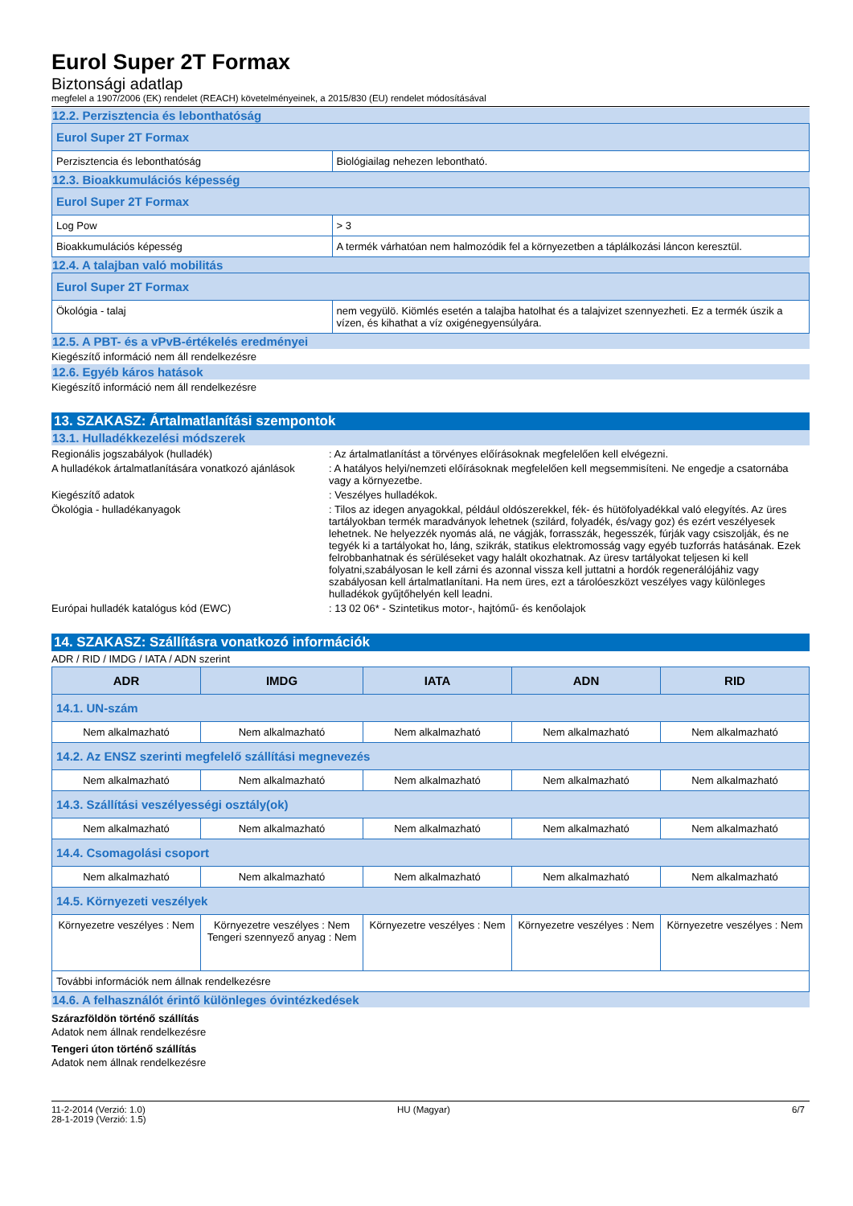Eurol Super 2T Formax
Biztonsági adatlap
megfelel a 1907/2006 (EK) rendelet (REACH) követelményeinek, a 2015/830 (EU) rendelet módosításával
12.2. Perzisztencia és lebonthatóság
| Eurol Super 2T Formax | |
| Perzisztencia és lebonthatóság | Biológiailag nehezen lebontható. |
12.3. Bioakkumulációs képesség
| Eurol Super 2T Formax | |
| Log Pow | > 3 |
| Bioakkumulációs képesség | A termék várhatóan nem halmozódik fel a környezetben a táplálkozási láncon keresztül. |
12.4. A talajban való mobilitás
| Eurol Super 2T Formax | |
| Ökológia - talaj | nem vegyülö. Kiömlés esetén a talajba hatolhat és a talajvizet szennyezheti. Ez a termék úszik a vízen, és kihathat a víz oxigénegyensúlyára. |
12.5. A PBT- és a vPvB-értékelés eredményei
Kiegészítő információ nem áll rendelkezésre
12.6. Egyéb káros hatások
Kiegészítő információ nem áll rendelkezésre
13. SZAKASZ: Ártalmatlanítási szempontok
13.1. Hulladékkezelési módszerek
Regionális jogszabályok (hulladék) : Az ártalmatlanítást a törvényes előírásoknak megfelelően kell elvégezni.
A hulladékok ártalmatlanítására vonatkozó ajánlások
: A hatályos helyi/nemzeti előírásoknak megfelelően kell megsemmisíteni. Ne engedje a csatornába vagy a környezetbe.
Kiegészítő adatok : Veszélyes hulladékok.
Ökológia - hulladékanyagok : Tilos az idegen anyagokkal, például oldószerekkel, fék- és hütöfolyadékkal való elegyítés. Az üres tartályokban termék maradványok lehetnek (szilárd, folyadék, és/vagy goz) és ezért veszélyesek lehetnek. Ne helyezzék nyomás alá, ne vágják, forrasszák, hegesszék, fúrják vagy csiszolják, és ne tegyék ki a tartályokat ho, láng, szikrák, statikus elektromosság vagy egyéb tuzforrás hatásának. Ezek felrobbanhatnak és sérüléseket vagy halált okozhatnak. Az üresv tartályokat teljesen ki kell folyatni,szabályosan le kell zárni és azonnal vissza kell juttatni a hordók regenerálójáhiz vagy szabályosan kell ártalmatlanítani. Ha nem üres, ezt a tárolóeszközt veszélyes vagy különleges hulladékok gyűjtőhelyén kell leadni.
Európai hulladék katalógus kód (EWC) : 13 02 06* - Szintetikus motor-, hajtómű- és kenőolajok
14. SZAKASZ: Szállításra vonatkozó információk
ADR / RID / IMDG / IATA / ADN szerint
| ADR | IMDG | IATA | ADN | RID |
| --- | --- | --- | --- | --- |
| 14.1. UN-szám | | | | |
| Nem alkalmazható | Nem alkalmazható | Nem alkalmazható | Nem alkalmazható | Nem alkalmazható |
| 14.2. Az ENSZ szerinti megfelelő szállítási megnevezés | | | | |
| Nem alkalmazható | Nem alkalmazható | Nem alkalmazható | Nem alkalmazható | Nem alkalmazható |
| 14.3. Szállítási veszélyességi osztály(ok) | | | | |
| Nem alkalmazható | Nem alkalmazható | Nem alkalmazható | Nem alkalmazható | Nem alkalmazható |
| 14.4. Csomagolási csoport | | | | |
| Nem alkalmazható | Nem alkalmazható | Nem alkalmazható | Nem alkalmazható | Nem alkalmazható |
| 14.5. Környezeti veszélyek | | | | |
| Környezetre veszélyes : Nem | Környezetre veszélyes : Nem Tengeri szennyező anyag : Nem | Környezetre veszélyes : Nem | Környezetre veszélyes : Nem | Környezetre veszélyes : Nem |
| További információk nem állnak rendelkezésre | | | | |
14.6. A felhasználót érintő különleges óvintézkedések
Szárazföldön történő szállítás
Adatok nem állnak rendelkezésre
Tengeri úton történő szállítás
Adatok nem állnak rendelkezésre
11-2-2014 (Verzió: 1.0)
28-1-2019 (Verzió: 1.5)
HU (Magyar) 6/7